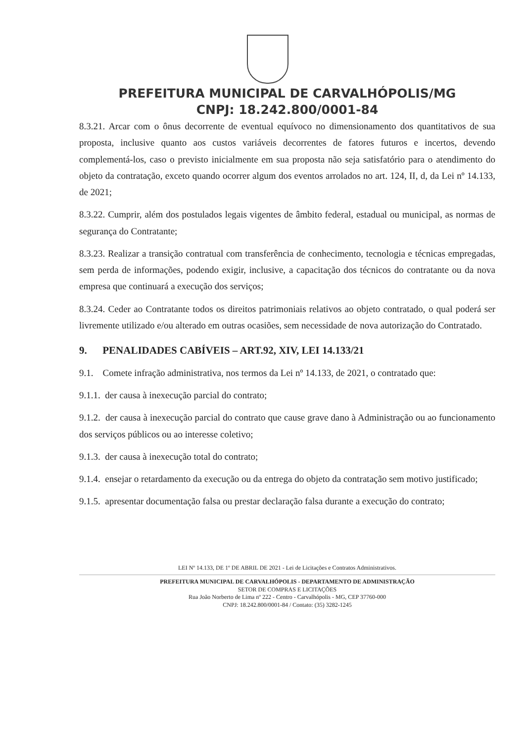PREFEITURA MUNICIPAL DE CARVALHÓPOLIS/MG
CNPJ: 18.242.800/0001-84
8.3.21. Arcar com o ônus decorrente de eventual equívoco no dimensionamento dos quantitativos de sua proposta, inclusive quanto aos custos variáveis decorrentes de fatores futuros e incertos, devendo complementá-los, caso o previsto inicialmente em sua proposta não seja satisfatório para o atendimento do objeto da contratação, exceto quando ocorrer algum dos eventos arrolados no art. 124, II, d, da Lei nº 14.133, de 2021;
8.3.22. Cumprir, além dos postulados legais vigentes de âmbito federal, estadual ou municipal, as normas de segurança do Contratante;
8.3.23. Realizar a transição contratual com transferência de conhecimento, tecnologia e técnicas empregadas, sem perda de informações, podendo exigir, inclusive, a capacitação dos técnicos do contratante ou da nova empresa que continuará a execução dos serviços;
8.3.24. Ceder ao Contratante todos os direitos patrimoniais relativos ao objeto contratado, o qual poderá ser livremente utilizado e/ou alterado em outras ocasiões, sem necessidade de nova autorização do Contratado.
9. PENALIDADES CABÍVEIS – ART.92, XIV, LEI 14.133/21
9.1. Comete infração administrativa, nos termos da Lei nº 14.133, de 2021, o contratado que:
9.1.1. der causa à inexecução parcial do contrato;
9.1.2. der causa à inexecução parcial do contrato que cause grave dano à Administração ou ao funcionamento dos serviços públicos ou ao interesse coletivo;
9.1.3. der causa à inexecução total do contrato;
9.1.4. ensejar o retardamento da execução ou da entrega do objeto da contratação sem motivo justificado;
9.1.5. apresentar documentação falsa ou prestar declaração falsa durante a execução do contrato;
LEI Nº 14.133, DE 1º DE ABRIL DE 2021 - Lei de Licitações e Contratos Administrativos.
PREFEITURA MUNICIPAL DE CARVALHÓPOLIS - DEPARTAMENTO DE ADMINISTRAÇÃO
SETOR DE COMPRAS E LICITAÇÕES
Rua João Norberto de Lima nº 222 - Centro - Carvalhópolis - MG, CEP 37760-000
CNPJ: 18.242.800/0001-84 / Contato: (35) 3282-1245